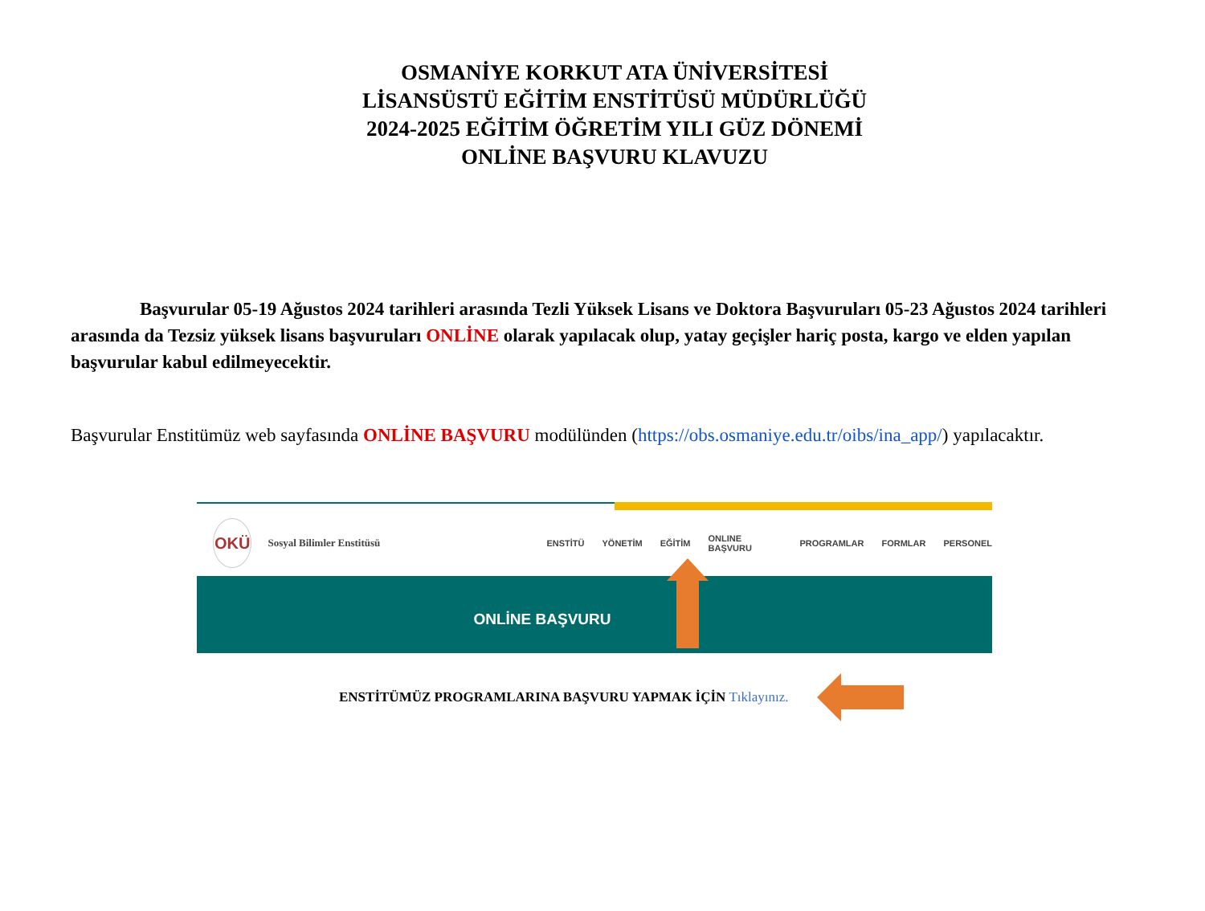OSMANİYE KORKUT ATA ÜNİVERSİTESİ
LİSANSÜSTÜ EĞİTİM ENSTİTÜSÜ MÜDÜRLÜĞÜ
2024-2025 EĞİTİM ÖĞRETİM YILI GÜZ DÖNEMİ
ONLİNE BAŞVURU KLAVUZU
Başvurular 05-19 Ağustos 2024 tarihleri arasında Tezli Yüksek Lisans ve Doktora Başvuruları 05-23 Ağustos 2024 tarihleri arasında da Tezsiz yüksek lisans başvuruları ONLİNE olarak yapılacak olup, yatay geçişler hariç posta, kargo ve elden yapılan başvurular kabul edilmeyecektir.
Başvurular Enstitümüz web sayfasında ONLİNE BAŞVURU modülünden (https://obs.osmaniye.edu.tr/oibs/ina_app/) yapılacaktır.
OKÜ
Sosyal Bilimler Enstitüsü
ENSTİTÜ YÖNETİM EĞİTİM ONLINE BAŞVURU PROGRAMLAR FORMLAR PERSONEL
ONLİNE BAŞVURU
ENSTİTÜMÜZ PROGRAMLARINA BAŞVURU YAPMAK İÇİN Tıklayınız.